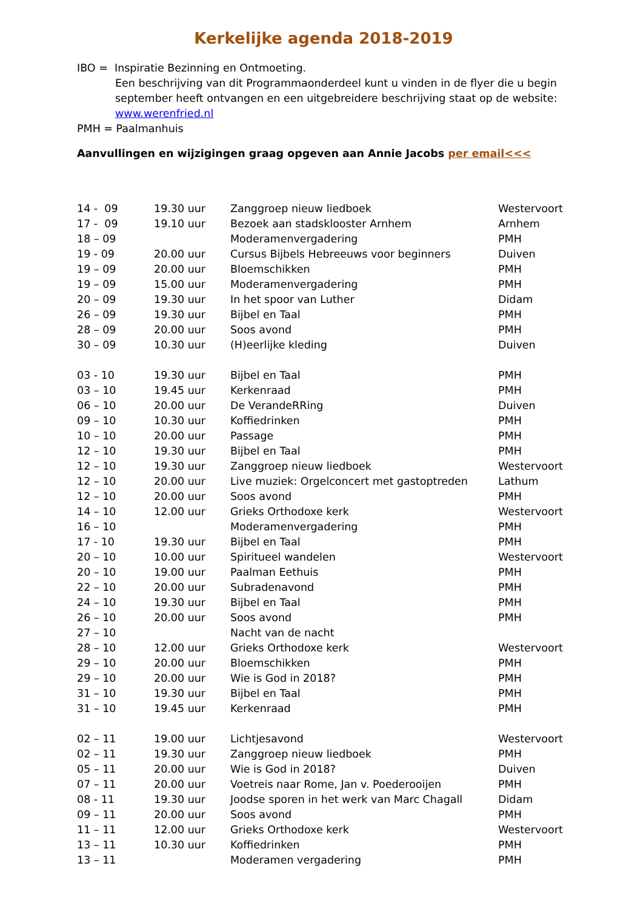Kerkelijke agenda 2018-2019
IBO = Inspiratie Bezinning en Ontmoeting.
Een beschrijving van dit Programmaonderdeel kunt u vinden in de flyer die u begin september heeft ontvangen en een uitgebreidere beschrijving staat op de website: www.werenfried.nl
PMH = Paalmanhuis
Aanvullingen en wijzigingen graag opgeven aan Annie Jacobs per email<<<
| 14 - 09 | 19.30 uur | Zanggroep nieuw liedboek | Westervoort |
| 17 - 09 | 19.10 uur | Bezoek aan stadsklooster Arnhem | Arnhem |
| 18 – 09 | | Moderamenvergadering | PMH |
| 19 - 09 | 20.00 uur | Cursus Bijbels Hebreeuws voor beginners | Duiven |
| 19 – 09 | 20.00 uur | Bloemschikken | PMH |
| 19 – 09 | 15.00 uur | Moderamenvergadering | PMH |
| 20 – 09 | 19.30 uur | In het spoor van Luther | Didam |
| 26 – 09 | 19.30 uur | Bijbel en Taal | PMH |
| 28 – 09 | 20.00 uur | Soos avond | PMH |
| 30 – 09 | 10.30 uur | (H)eerlijke kleding | Duiven |
| 03 - 10 | 19.30 uur | Bijbel en Taal | PMH |
| 03 – 10 | 19.45 uur | Kerkenraad | PMH |
| 06 – 10 | 20.00 uur | De VerandeRRing | Duiven |
| 09 – 10 | 10.30 uur | Koffiedrinken | PMH |
| 10 – 10 | 20.00 uur | Passage | PMH |
| 12 – 10 | 19.30 uur | Bijbel en Taal | PMH |
| 12 – 10 | 19.30 uur | Zanggroep nieuw liedboek | Westervoort |
| 12 – 10 | 20.00 uur | Live muziek: Orgelconcert met gastoptreden | Lathum |
| 12 – 10 | 20.00 uur | Soos avond | PMH |
| 14 – 10 | 12.00 uur | Grieks Orthodoxe kerk | Westervoort |
| 16 – 10 | | Moderamenvergadering | PMH |
| 17 - 10 | 19.30 uur | Bijbel en Taal | PMH |
| 20 – 10 | 10.00 uur | Spiritueel wandelen | Westervoort |
| 20 – 10 | 19.00 uur | Paalman Eethuis | PMH |
| 22 – 10 | 20.00 uur | Subradenavond | PMH |
| 24 – 10 | 19.30 uur | Bijbel en Taal | PMH |
| 26 – 10 | 20.00 uur | Soos avond | PMH |
| 27 – 10 | | Nacht van de nacht | |
| 28 – 10 | 12.00 uur | Grieks Orthodoxe kerk | Westervoort |
| 29 – 10 | 20.00 uur | Bloemschikken | PMH |
| 29 – 10 | 20.00 uur | Wie is God in 2018? | PMH |
| 31 – 10 | 19.30 uur | Bijbel en Taal | PMH |
| 31 – 10 | 19.45 uur | Kerkenraad | PMH |
| 02 – 11 | 19.00 uur | Lichtjesavond | Westervoort |
| 02 – 11 | 19.30 uur | Zanggroep nieuw liedboek | PMH |
| 05 – 11 | 20.00 uur | Wie is God in 2018? | Duiven |
| 07 – 11 | 20.00 uur | Voetreis naar Rome, Jan v. Poederooijen | PMH |
| 08 - 11 | 19.30 uur | Joodse sporen in het werk van Marc Chagall | Didam |
| 09 – 11 | 20.00 uur | Soos avond | PMH |
| 11 – 11 | 12.00 uur | Grieks Orthodoxe kerk | Westervoort |
| 13 – 11 | 10.30 uur | Koffiedrinken | PMH |
| 13 – 11 | | Moderamen vergadering | PMH |